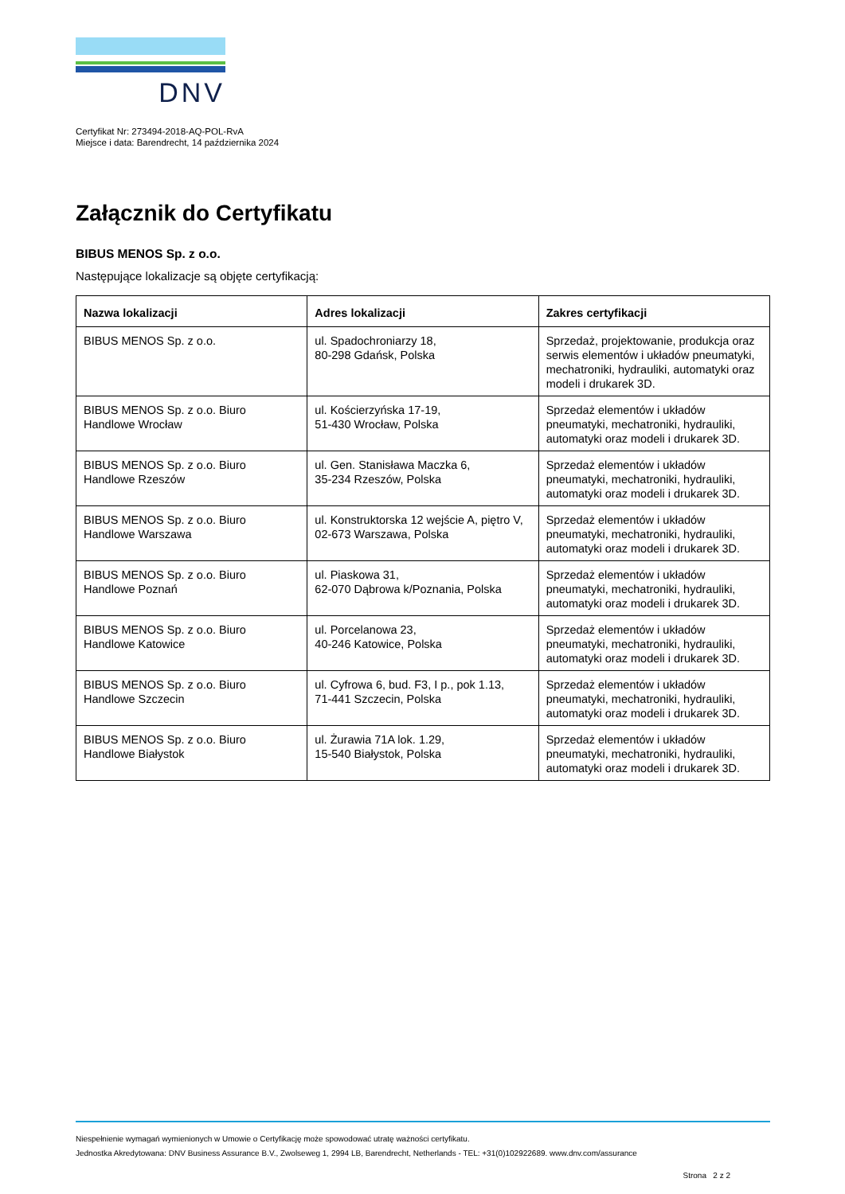DNV
Certyfikat Nr: 273494-2018-AQ-POL-RvA
Miejsce i data: Barendrecht, 14 października 2024
Załącznik do Certyfikatu
BIBUS MENOS Sp. z o.o.
Następujące lokalizacje są objęte certyfikacją:
| Nazwa lokalizacji | Adres lokalizacji | Zakres certyfikacji |
| --- | --- | --- |
| BIBUS MENOS Sp. z o.o. | ul. Spadochroniarzy 18, 80-298 Gdańsk, Polska | Sprzedaż, projektowanie, produkcja oraz serwis elementów i układów pneumatyki, mechatroniki, hydrauliki, automatyki oraz modeli i drukarek 3D. |
| BIBUS MENOS Sp. z o.o. Biuro Handlowe Wrocław | ul. Kościerzyńska 17-19, 51-430 Wrocław, Polska | Sprzedaż elementów i układów pneumatyki, mechatroniki, hydrauliki, automatyki oraz modeli i drukarek 3D. |
| BIBUS MENOS Sp. z o.o. Biuro Handlowe Rzeszów | ul. Gen. Stanisława Maczka 6, 35-234 Rzeszów, Polska | Sprzedaż elementów i układów pneumatyki, mechatroniki, hydrauliki, automatyki oraz modeli i drukarek 3D. |
| BIBUS MENOS Sp. z o.o. Biuro Handlowe Warszawa | ul. Konstruktorska 12 wejście A, piętro V, 02-673 Warszawa, Polska | Sprzedaż elementów i układów pneumatyki, mechatroniki, hydrauliki, automatyki oraz modeli i drukarek 3D. |
| BIBUS MENOS Sp. z o.o. Biuro Handlowe Poznań | ul. Piaskowa 31, 62-070 Dąbrowa k/Poznania, Polska | Sprzedaż elementów i układów pneumatyki, mechatroniki, hydrauliki, automatyki oraz modeli i drukarek 3D. |
| BIBUS MENOS Sp. z o.o. Biuro Handlowe Katowice | ul. Porcelanowa 23, 40-246 Katowice, Polska | Sprzedaż elementów i układów pneumatyki, mechatroniki, hydrauliki, automatyki oraz modeli i drukarek 3D. |
| BIBUS MENOS Sp. z o.o. Biuro Handlowe Szczecin | ul. Cyfrowa 6, bud. F3, I p., pok 1.13, 71-441 Szczecin, Polska | Sprzedaż elementów i układów pneumatyki, mechatroniki, hydrauliki, automatyki oraz modeli i drukarek 3D. |
| BIBUS MENOS Sp. z o.o. Biuro Handlowe Białystok | ul. Żurawia 71A lok. 1.29, 15-540 Białystok, Polska | Sprzedaż elementów i układów pneumatyki, mechatroniki, hydrauliki, automatyki oraz modeli i drukarek 3D. |
Niespełnienie wymagań wymienionych w Umowie o Certyfikację może spowodować utratę ważności certyfikatu.
Jednostka Akredytowana: DNV Business Assurance B.V., Zwolseweg 1, 2994 LB, Barendrecht, Netherlands - TEL: +31(0)102922689. www.dnv.com/assurance
Strona 2 z 2